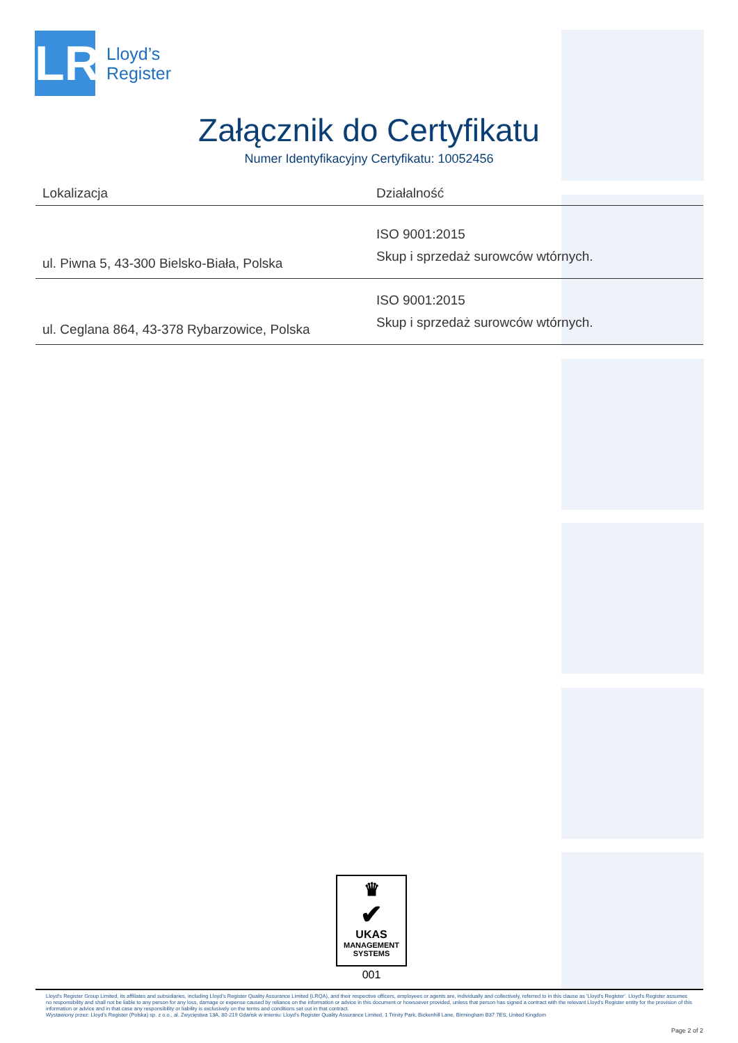LR
Lloyd’s
Register
Załącznik do Certyfikatu
Numer Identyfikacyjny Certyfikatu: 10052456
| Lokalizacja | Działalność |
| --- | --- |
| ul. Piwna 5, 43-300 Bielsko-Biała, Polska | ISO 9001:2015 Skup i sprzedaż surowców wtórnych. |
| ul. Ceglana 864, 43-378 Rybarzowice, Polska | ISO 9001:2015 Skup i sprzedaż surowców wtórnych. |
♛
✔
UKAS
MANAGEMENT
SYSTEMS
001
Lloyd's Register Group Limited, its affiliates and subsidiaries, including Lloyd's Register Quality Assurance Limited (LRQA), and their respective officers, employees or agents are, individually and collectively, referred to in this clause as 'Lloyd's Register'. Lloyd's Register assumes no responsibility and shall not be liable to any person for any loss, damage or expense caused by reliance on the information or advice in this document or howsoever provided, unless that person has signed a contract with the relevant Lloyd's Register entity for the provision of this information or advice and in that case any responsibility or liability is exclusively on the terms and conditions set out in that contract.
Wystawiony przez: Lloyd's Register (Polska) sp. z o.o., al. Zwycięstwa 13A, 80-219 Gdańsk w imieniu: Lloyd's Register Quality Assurance Limited, 1 Trinity Park, Bickenhill Lane, Birmingham B37 7ES, United Kingdom
Page 2 of 2